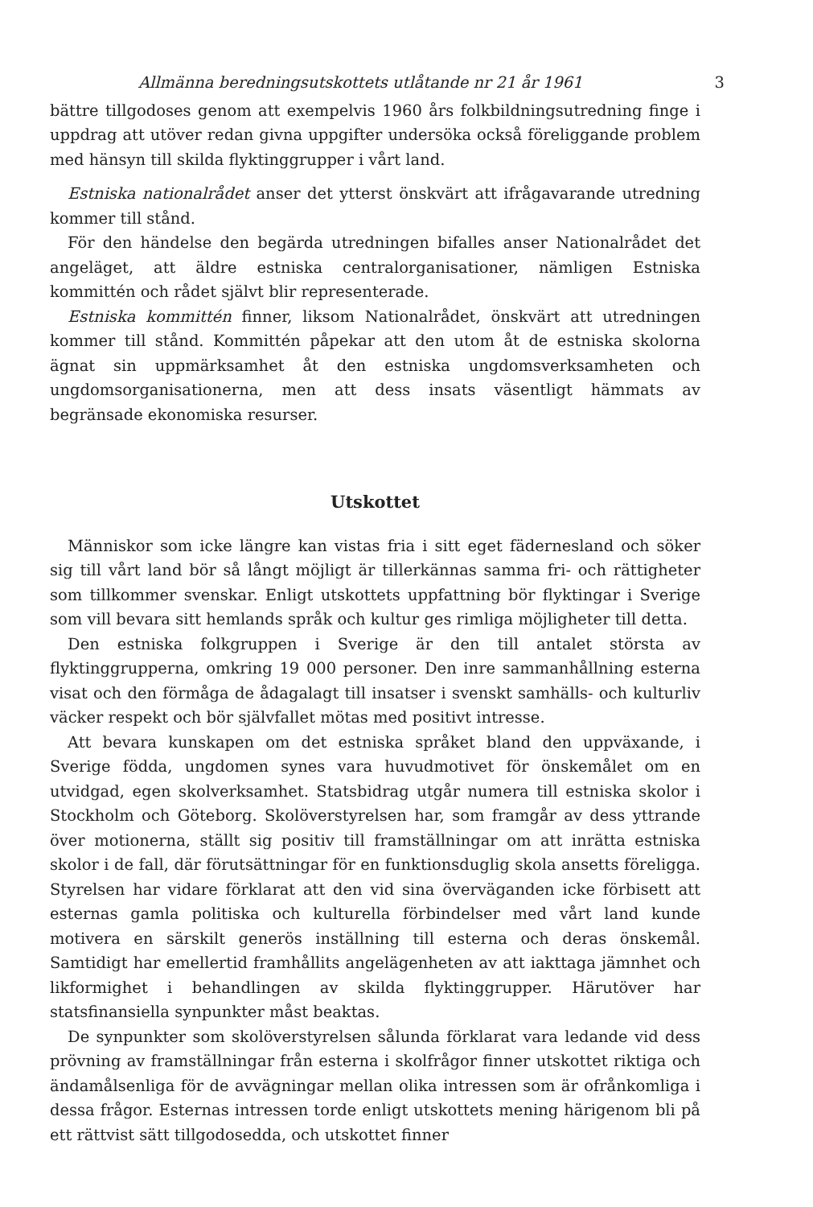Allmänna beredningsutskottets utlåtande nr 21 år 1961 3
bättre tillgodoses genom att exempelvis 1960 års folkbildningsutredning finge i uppdrag att utöver redan givna uppgifter undersöka också föreliggande problem med hänsyn till skilda flyktinggrupper i vårt land.
Estniska nationalrådet anser det ytterst önskvärt att ifrågavarande utredning kommer till stånd.
För den händelse den begärda utredningen bifalles anser Nationalrådet det angeläget, att äldre estniska centralorganisationer, nämligen Estniska kommittén och rådet självt blir representerade.
Estniska kommittén finner, liksom Nationalrådet, önskvärt att utredningen kommer till stånd. Kommittén påpekar att den utom åt de estniska skolorna ägnat sin uppmärksamhet åt den estniska ungdomsverksamheten och ungdomsorganisationerna, men att dess insats väsentligt hämmats av begränsade ekonomiska resurser.
Utskottet
Människor som icke längre kan vistas fria i sitt eget fädernesland och söker sig till vårt land bör så långt möjligt är tillerkännas samma fri- och rättigheter som tillkommer svenskar. Enligt utskottets uppfattning bör flyktingar i Sverige som vill bevara sitt hemlands språk och kultur ges rimliga möjligheter till detta.
Den estniska folkgruppen i Sverige är den till antalet största av flyktinggrupperna, omkring 19 000 personer. Den inre sammanhållning esterna visat och den förmåga de ådagalagt till insatser i svenskt samhälls- och kulturliv väcker respekt och bör självfallet mötas med positivt intresse.
Att bevara kunskapen om det estniska språket bland den uppväxande, i Sverige födda, ungdomen synes vara huvudmotivet för önskemålet om en utvidgad, egen skolverksamhet. Statsbidrag utgår numera till estniska skolor i Stockholm och Göteborg. Skolöverstyrelsen har, som framgår av dess yttrande över motionerna, ställt sig positiv till framställningar om att inrätta estniska skolor i de fall, där förutsättningar för en funktionsduglig skola ansetts föreligga. Styrelsen har vidare förklarat att den vid sina överväganden icke förbisett att esternas gamla politiska och kulturella förbindelser med vårt land kunde motivera en särskilt generös inställning till esterna och deras önskemål. Samtidigt har emellertid framhållits angelägenheten av att iakttaga jämnhet och likformighet i behandlingen av skilda flyktinggrupper. Härutöver har statsfinansiella synpunkter måst beaktas.
De synpunkter som skolöverstyrelsen sålunda förklarat vara ledande vid dess prövning av framställningar från esterna i skolfrågor finner utskottet riktiga och ändamålsenliga för de avvägningar mellan olika intressen som är ofrånkomliga i dessa frågor. Esternas intressen torde enligt utskottets mening härigenom bli på ett rättvist sätt tillgodosedda, och utskottet finner